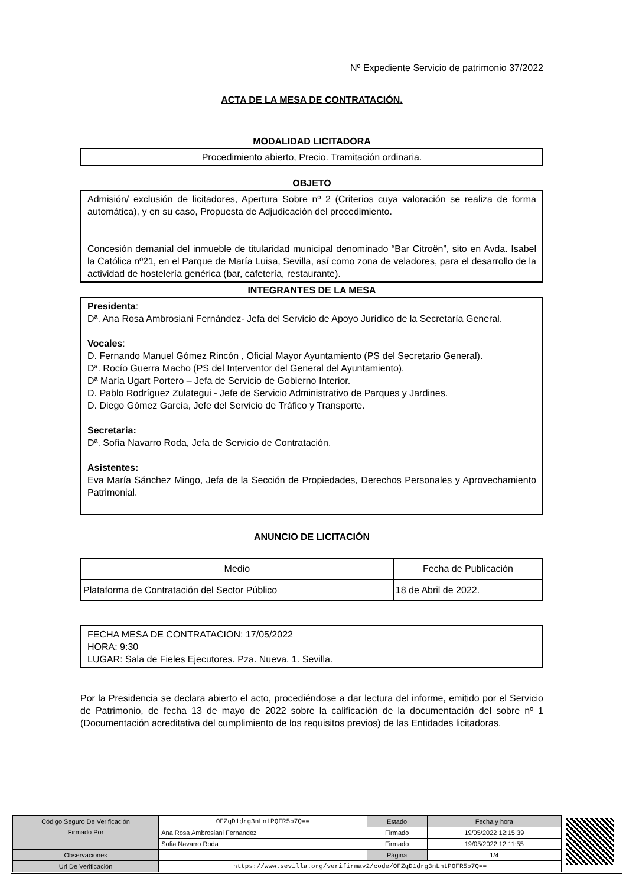Nº Expediente Servicio de patrimonio 37/2022
ACTA DE LA MESA DE CONTRATACIÓN.
MODALIDAD LICITADORA
Procedimiento abierto, Precio. Tramitación ordinaria.
OBJETO
Admisión/ exclusión de licitadores, Apertura Sobre nº 2 (Criterios cuya valoración se realiza de forma automática), y en su caso, Propuesta de Adjudicación del procedimiento.
Concesión demanial del inmueble de titularidad municipal denominado “Bar Citroën”, sito en Avda. Isabel la Católica nº21, en el Parque de María Luisa, Sevilla, así como zona de veladores, para el desarrollo de la actividad de hostelería genérica (bar, cafetería, restaurante).
INTEGRANTES DE LA MESA
Presidenta:
Dª. Ana Rosa Ambrosiani Fernández- Jefa del Servicio de Apoyo Jurídico de la Secretaría General.
Vocales:
D. Fernando Manuel Gómez Rincón , Oficial Mayor Ayuntamiento (PS del Secretario General).
Dª. Rocío Guerra Macho (PS del Interventor del General del Ayuntamiento).
Dª María Ugart Portero – Jefa de Servicio de Gobierno Interior.
D. Pablo Rodríguez Zulategui - Jefe de Servicio Administrativo de Parques y Jardines.
D. Diego Gómez García, Jefe del Servicio de Tráfico y Transporte.
Secretaria:
Dª. Sofía Navarro Roda, Jefa de Servicio de Contratación.
Asistentes:
Eva María Sánchez Mingo, Jefa de la Sección de Propiedades, Derechos Personales y Aprovechamiento Patrimonial.
ANUNCIO DE LICITACIÓN
| Medio | Fecha de Publicación |
| Plataforma de Contratación del Sector Público | 18 de Abril de 2022. |
FECHA MESA DE CONTRATACION: 17/05/2022
HORA: 9:30
LUGAR: Sala de Fieles Ejecutores. Pza. Nueva, 1. Sevilla.
Por la Presidencia se declara abierto el acto, procediéndose a dar lectura del informe, emitido por el Servicio de Patrimonio, de fecha 13 de mayo de 2022 sobre la calificación de la documentación del sobre nº 1 (Documentación acreditativa del cumplimiento de los requisitos previos) de las Entidades licitadoras.
| Código Seguro De Verificación | OFZqD1drg3nLntPQFR5p7Q== | Estado | Fecha y hora |
| Firmado Por | Ana Rosa Ambrosiani Fernandez | Firmado | 19/05/2022 12:15:39 |
| | Sofia Navarro Roda | Firmado | 19/05/2022 12:11:55 |
| Observaciones | | Página | 1/4 |
| Url De Verificación | https://www.sevilla.org/verifirmav2/code/OFZqD1drg3nLntPQFR5p7Q== | | |